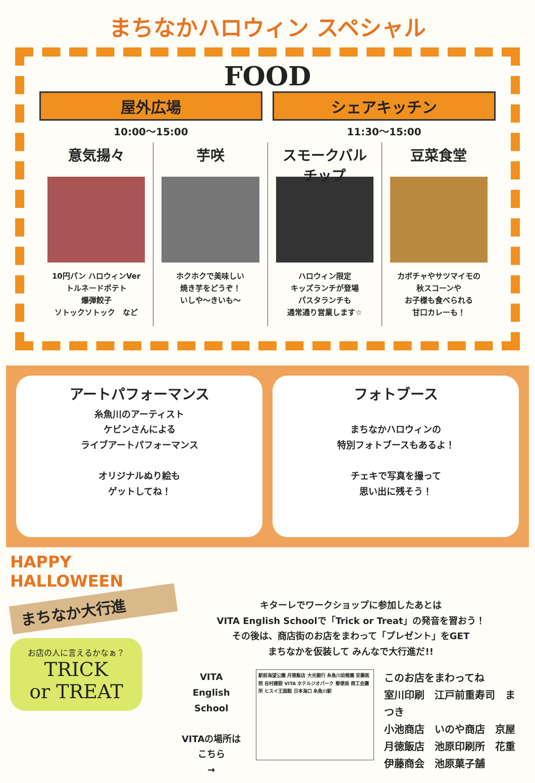まちなかハロウィン スペシャル
FOOD
屋外広場
10:00〜15:00
シェアキッチン
11:30〜15:00
意気揚々
10円パン ハロウィンVer
トルネードポテト
爆弾餃子
ソトックソトック　など
芋咲
ホクホクで美味しい
焼き芋をどうぞ！
いしや〜きいも〜
スモークバル
チップ
ハロウィン限定
キッズランチが登場
パスタランチも
通常通り営業します☆
豆菜食堂
カボチャやサツマイモの
秋スコーンや
お子様も食べられる
甘口カレーも！
アートパフォーマンス
糸魚川のアーティスト
ケビンさんによる
ライブアートパフォーマンス
オリジナルぬり絵も
ゲットしてね！
フォトブース
まちなかハロウィンの
特別フォトブースもあるよ！
チェキで写真を撮って
思い出に残そう！
HAPPY HALLOWEEN
まちなか大行進
お店の人に言えるかなぁ？
TRICK
or TREAT
キターレでワークショップに参加したあとは
VITA English Schoolで「Trick or Treat」の発音を習おう！
その後は、商店街のお店をまわって「プレゼント」をGET
まちなかを仮装して みんなで大行進だ!!
VITA
English School
VITAの場所は
こちら
→
駅前海望公園 月徳飯店 大光銀行 糸魚川幼稚園 安藤医院 谷村建設 VITA ホテルジオパーク 郵便局 商工会議所 ヒスイ王国館 日本海口 糸魚川駅
このお店をまわってね
室川印刷　江戸前重寿司　まつき
小池商店　いのや商店　京屋
月徳飯店　池原印刷所　花重
伊藤商会　池原菓子舗